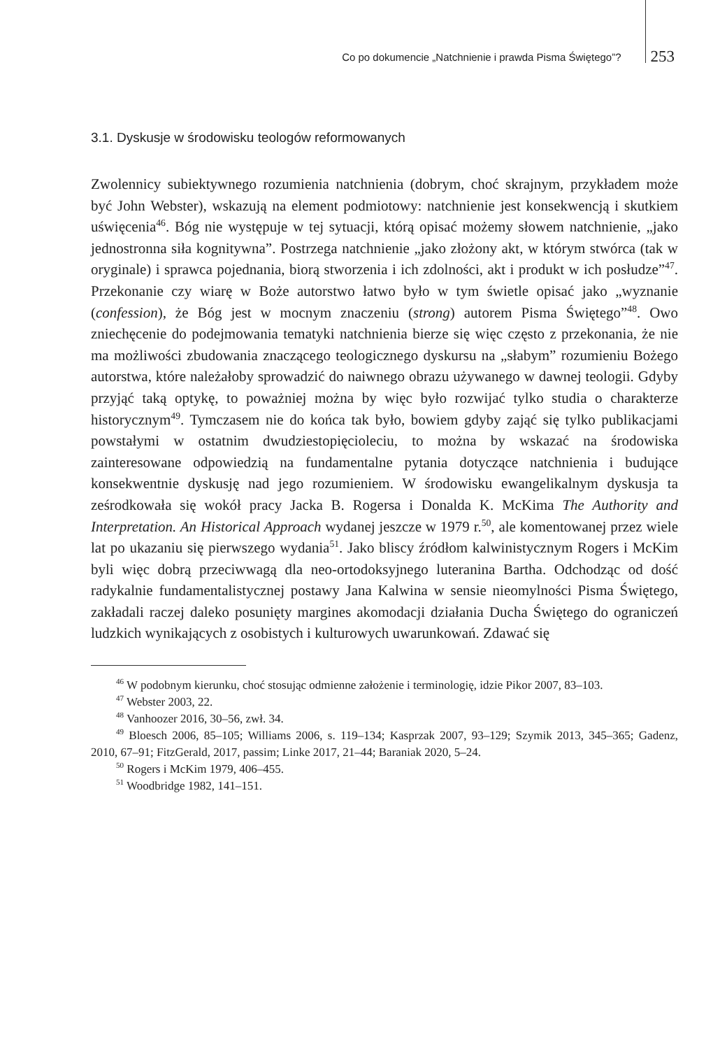Co po dokumencie „Natchnienie i prawda Pisma Świętego”? 253
3.1. Dyskusje w środowisku teologów reformowanych
Zwolennicy subiektywnego rozumienia natchnienia (dobrym, choć skrajnym, przykładem może być John Webster), wskazują na element podmiotowy: natchnienie jest konsekwencją i skutkiem uświęcenia<sup>46</sup>. Bóg nie występuje w tej sytuacji, którą opisać możemy słowem natchnienie, „jako jednostronna siła kognitywna”. Postrzega natchnienie „jako złożony akt, w którym stwórca (tak w oryginale) i sprawca pojednania, biorą stworzenia i ich zdolności, akt i produkt w ich posłudze”<sup>47</sup>. Przekonanie czy wiarę w Boże autorstwo łatwo było w tym świetle opisać jako „wyznanie (confession), że Bóg jest w mocnym znaczeniu (strong) autorem Pisma Świętego”<sup>48</sup>. Owo zniechęcenie do podejmowania tematyki natchnienia bierze się więc często z przekonania, że nie ma możliwości zbudowania znaczącego teologicznego dyskursu na „słabym” rozumieniu Bożego autorstwa, które należałoby sprowadzić do naiwnego obrazu używanego w dawnej teologii. Gdyby przyjąć taką optykę, to poważniej można by więc było rozwijać tylko studia o charakterze historycznym<sup>49</sup>. Tymczasem nie do końca tak było, bowiem gdyby zająć się tylko publikacjami powstałymi w ostatnim dwudziestopięcioleciu, to można by wskazać na środowiska zainteresowane odpowiedzią na fundamentalne pytania dotyczące natchnienia i budujące konsekwentnie dyskusję nad jego rozumieniem. W środowisku ewangelikalnym dyskusja ta ześrodkowała się wokół pracy Jacka B. Rogersa i Donalda K. McKima The Authority and Interpretation. An Historical Approach wydanej jeszcze w 1979 r.<sup>50</sup>, ale komentowanej przez wiele lat po ukazaniu się pierwszego wydania<sup>51</sup>. Jako bliscy źródłom kalwinistycznym Rogers i McKim byli więc dobrą przeciwwagą dla neo-ortodoksyjnego luteranina Bartha. Odchodząc od dość radykalnie fundamentalistycznej postawy Jana Kalwina w sensie nieomylności Pisma Świętego, zakładali raczej daleko posunięty margines akomodacji działania Ducha Świętego do ograniczeń ludzkich wynikających z osobistych i kulturowych uwarunkowań. Zdawać się
<sup>46</sup> W podobnym kierunku, choć stosując odmienne założenie i terminologię, idzie Pikor 2007, 83–103.
<sup>47</sup> Webster 2003, 22.
<sup>48</sup> Vanhoozer 2016, 30–56, zwł. 34.
<sup>49</sup> Bloesch 2006, 85–105; Williams 2006, s. 119–134; Kasprzak 2007, 93–129; Szymik 2013, 345–365; Gadenz, 2010, 67–91; FitzGerald, 2017, passim; Linke 2017, 21–44; Baraniak 2020, 5–24.
<sup>50</sup> Rogers i McKim 1979, 406–455.
<sup>51</sup> Woodbridge 1982, 141–151.